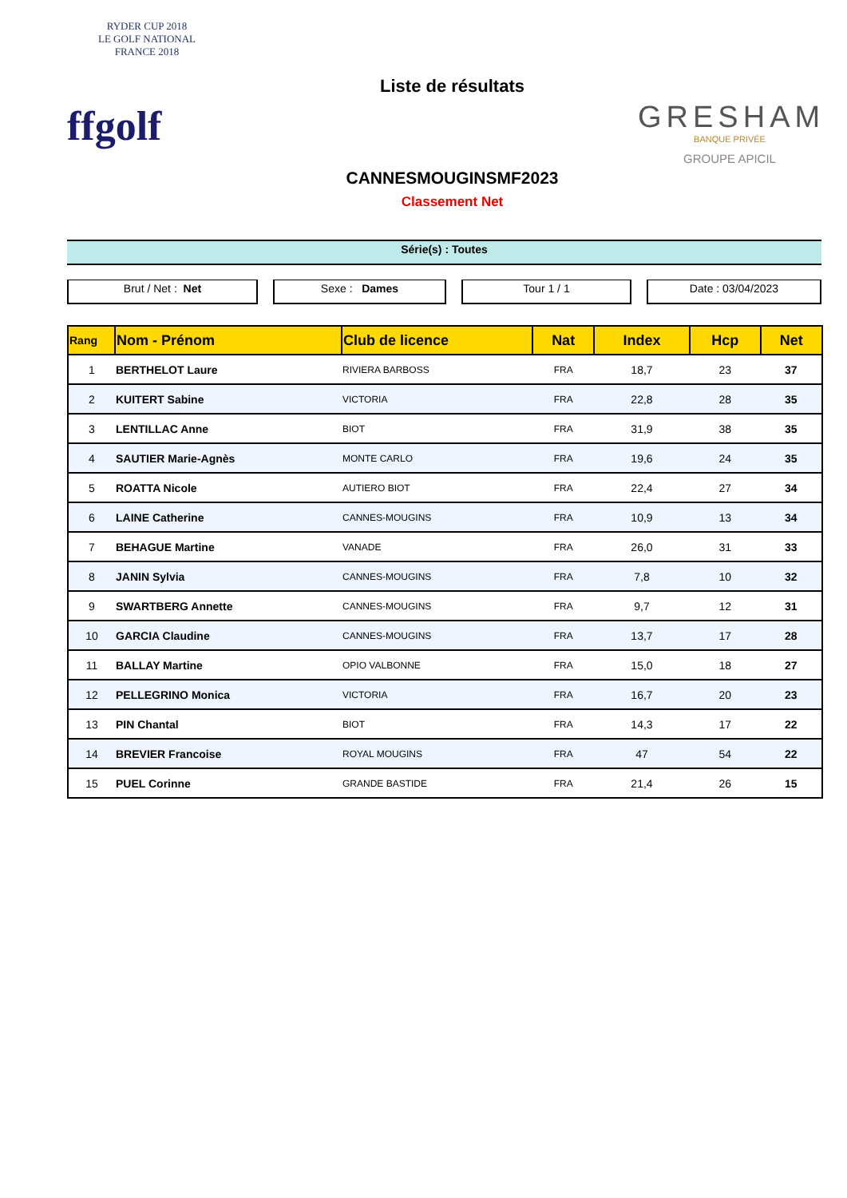RYDER CUP 2018
LE GOLF NATIONAL
FRANCE 2018
ffgolf
Liste de résultats
CANNESMOUGINSMF2023
Classement Net
GRESHAM
BANQUE PRIVÉE
GROUPE APICIL
Série(s) : Toutes
Brut / Net : Net Sexe : Dames Tour 1 / 1 Date : 03/04/2023
| Rang | Nom - Prénom | Club de licence | Nat | Index | Hcp | Net |
| --- | --- | --- | --- | --- | --- | --- |
| 1 | BERTHELOT Laure | RIVIERA BARBOSS | FRA | 18,7 | 23 | 37 |
| 2 | KUITERT Sabine | VICTORIA | FRA | 22,8 | 28 | 35 |
| 3 | LENTILLAC Anne | BIOT | FRA | 31,9 | 38 | 35 |
| 4 | SAUTIER Marie-Agnès | MONTE CARLO | FRA | 19,6 | 24 | 35 |
| 5 | ROATTA Nicole | AUTIERO BIOT | FRA | 22,4 | 27 | 34 |
| 6 | LAINE Catherine | CANNES-MOUGINS | FRA | 10,9 | 13 | 34 |
| 7 | BEHAGUE Martine | VANADE | FRA | 26,0 | 31 | 33 |
| 8 | JANIN Sylvia | CANNES-MOUGINS | FRA | 7,8 | 10 | 32 |
| 9 | SWARTBERG Annette | CANNES-MOUGINS | FRA | 9,7 | 12 | 31 |
| 10 | GARCIA Claudine | CANNES-MOUGINS | FRA | 13,7 | 17 | 28 |
| 11 | BALLAY Martine | OPIO VALBONNE | FRA | 15,0 | 18 | 27 |
| 12 | PELLEGRINO Monica | VICTORIA | FRA | 16,7 | 20 | 23 |
| 13 | PIN Chantal | BIOT | FRA | 14,3 | 17 | 22 |
| 14 | BREVIER Francoise | ROYAL MOUGINS | FRA | 47 | 54 | 22 |
| 15 | PUEL Corinne | GRANDE BASTIDE | FRA | 21,4 | 26 | 15 |